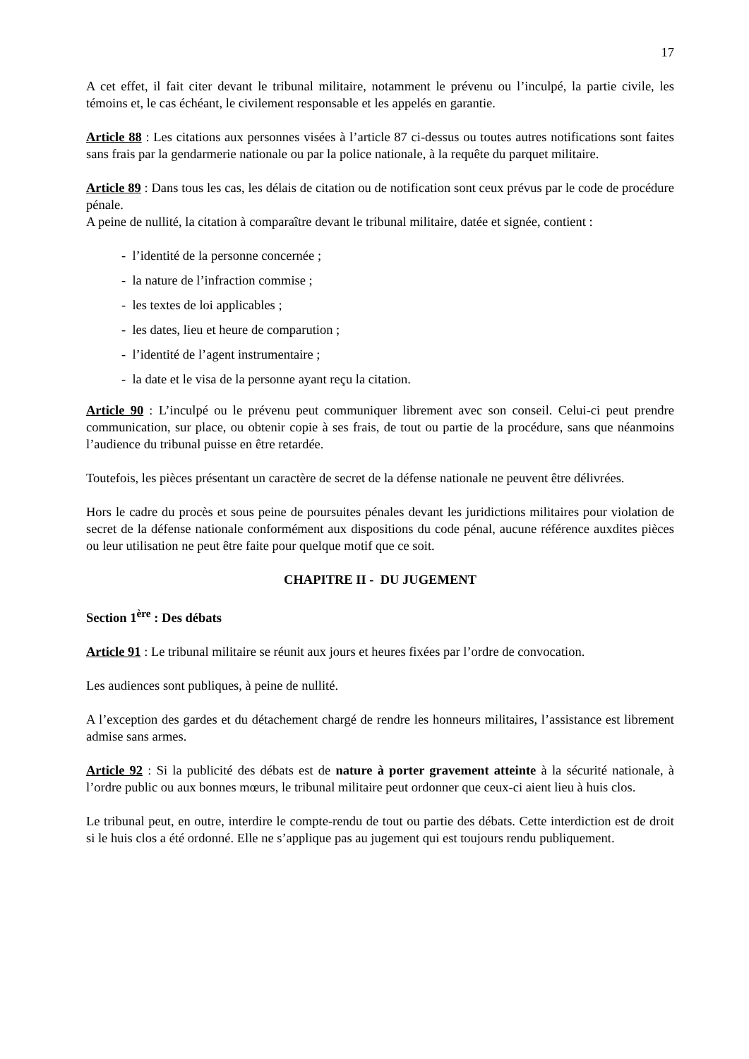17
A cet effet, il fait citer devant le tribunal militaire, notamment le prévenu ou l’inculpé, la partie civile, les témoins et, le cas échéant, le civilement responsable et les appelés en garantie.
Article 88 : Les citations aux personnes visées à l’article 87 ci-dessus ou toutes autres notifications sont faites sans frais par la gendarmerie nationale ou par la police nationale, à la requête du parquet militaire.
Article 89 : Dans tous les cas, les délais de citation ou de notification sont ceux prévus par le code de procédure pénale.
A peine de nullité, la citation à comparaître devant le tribunal militaire, datée et signée, contient :
- l’identité de la personne concernée ;
- la nature de l’infraction commise ;
- les textes de loi applicables ;
- les dates, lieu et heure de comparution ;
- l’identité de l’agent instrumentaire ;
- la date et le visa de la personne ayant reçu la citation.
Article 90 : L’inculpé ou le prévenu peut communiquer librement avec son conseil. Celui-ci peut prendre communication, sur place, ou obtenir copie à ses frais, de tout ou partie de la procédure, sans que néanmoins l’audience du tribunal puisse en être retardée.
Toutefois, les pièces présentant un caractère de secret de la défense nationale ne peuvent être délivrées.
Hors le cadre du procès et sous peine de poursuites pénales devant les juridictions militaires pour violation de secret de la défense nationale conformément aux dispositions du code pénal, aucune référence auxdites pièces ou leur utilisation ne peut être faite pour quelque motif que ce soit.
CHAPITRE II - DU JUGEMENT
Section 1<sup>ère</sup> : Des débats
Article 91 : Le tribunal militaire se réunit aux jours et heures fixées par l’ordre de convocation.
Les audiences sont publiques, à peine de nullité.
A l’exception des gardes et du détachement chargé de rendre les honneurs militaires, l’assistance est librement admise sans armes.
Article 92 : Si la publicité des débats est de nature à porter gravement atteinte à la sécurité nationale, à l’ordre public ou aux bonnes mœurs, le tribunal militaire peut ordonner que ceux-ci aient lieu à huis clos.
Le tribunal peut, en outre, interdire le compte-rendu de tout ou partie des débats. Cette interdiction est de droit si le huis clos a été ordonné. Elle ne s’applique pas au jugement qui est toujours rendu publiquement.